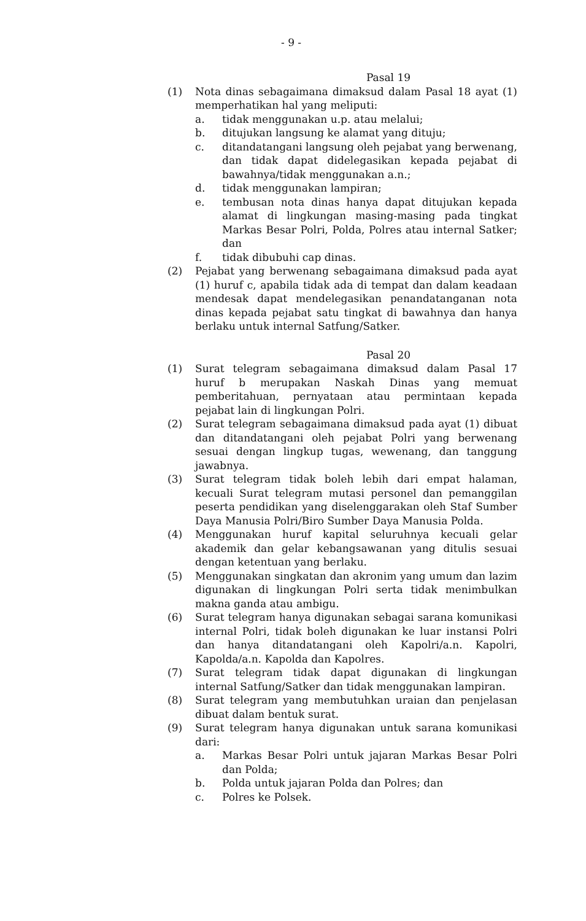- 9 -
Pasal 19
(1) Nota dinas sebagaimana dimaksud dalam Pasal 18 ayat (1) memperhatikan hal yang meliputi:
a. tidak menggunakan u.p. atau melalui;
b. ditujukan langsung ke alamat yang dituju;
c. ditandatangani langsung oleh pejabat yang berwenang, dan tidak dapat didelegasikan kepada pejabat di bawahnya/tidak menggunakan a.n.;
d. tidak menggunakan lampiran;
e. tembusan nota dinas hanya dapat ditujukan kepada alamat di lingkungan masing-masing pada tingkat Markas Besar Polri, Polda, Polres atau internal Satker; dan
f. tidak dibubuhi cap dinas.
(2) Pejabat yang berwenang sebagaimana dimaksud pada ayat (1) huruf c, apabila tidak ada di tempat dan dalam keadaan mendesak dapat mendelegasikan penandatanganan nota dinas kepada pejabat satu tingkat di bawahnya dan hanya berlaku untuk internal Satfung/Satker.
Pasal 20
(1) Surat telegram sebagaimana dimaksud dalam Pasal 17 huruf b merupakan Naskah Dinas yang memuat pemberitahuan, pernyataan atau permintaan kepada pejabat lain di lingkungan Polri.
(2) Surat telegram sebagaimana dimaksud pada ayat (1) dibuat dan ditandatangani oleh pejabat Polri yang berwenang sesuai dengan lingkup tugas, wewenang, dan tanggung jawabnya.
(3) Surat telegram tidak boleh lebih dari empat halaman, kecuali Surat telegram mutasi personel dan pemanggilan peserta pendidikan yang diselenggarakan oleh Staf Sumber Daya Manusia Polri/Biro Sumber Daya Manusia Polda.
(4) Menggunakan huruf kapital seluruhnya kecuali gelar akademik dan gelar kebangsawanan yang ditulis sesuai dengan ketentuan yang berlaku.
(5) Menggunakan singkatan dan akronim yang umum dan lazim digunakan di lingkungan Polri serta tidak menimbulkan makna ganda atau ambigu.
(6) Surat telegram hanya digunakan sebagai sarana komunikasi internal Polri, tidak boleh digunakan ke luar instansi Polri dan hanya ditandatangani oleh Kapolri/a.n. Kapolri, Kapolda/a.n. Kapolda dan Kapolres.
(7) Surat telegram tidak dapat digunakan di lingkungan internal Satfung/Satker dan tidak menggunakan lampiran.
(8) Surat telegram yang membutuhkan uraian dan penjelasan dibuat dalam bentuk surat.
(9) Surat telegram hanya digunakan untuk sarana komunikasi dari:
a. Markas Besar Polri untuk jajaran Markas Besar Polri dan Polda;
b. Polda untuk jajaran Polda dan Polres; dan
c. Polres ke Polsek.